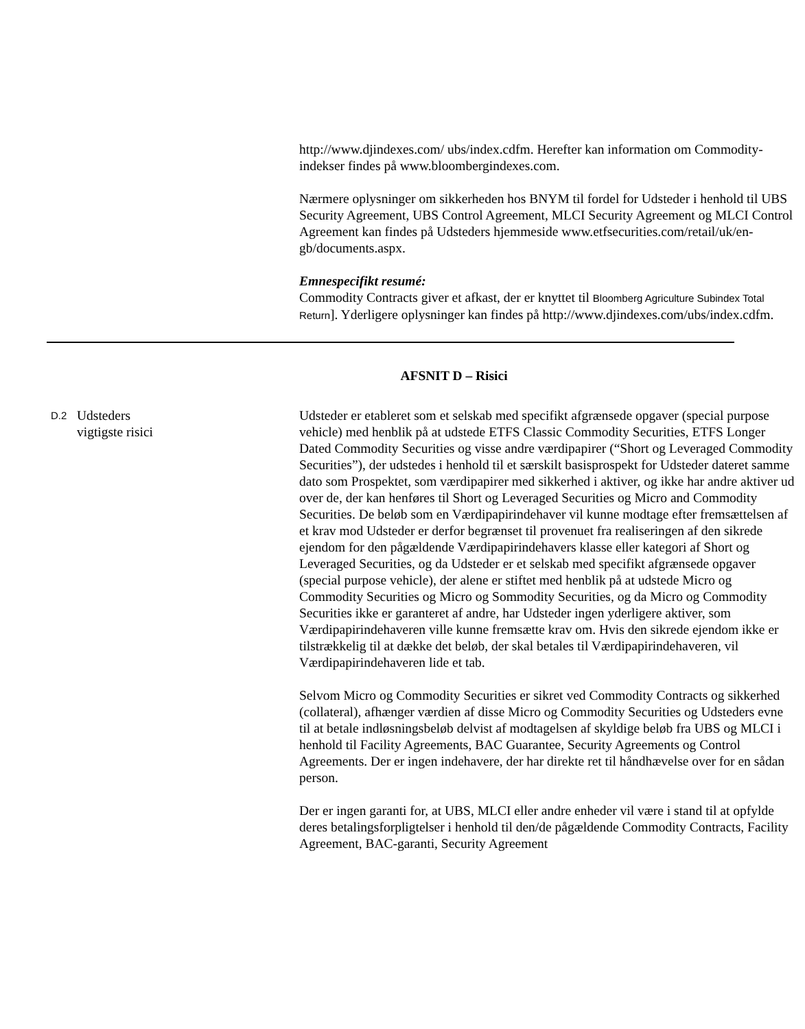http://www.djindexes.com/ ubs/index.cdfm. Herefter kan information om Commodity-indekser findes på www.bloombergindexes.com.
Nærmere oplysninger om sikkerheden hos BNYM til fordel for Udsteder i henhold til UBS Security Agreement, UBS Control Agreement, MLCI Security Agreement og MLCI Control Agreement kan findes på Udsteders hjemmeside www.etfsecurities.com/retail/uk/en-gb/documents.aspx.
Emnespecifikt resumé:
Commodity Contracts giver et afkast, der er knyttet til Bloomberg Agriculture Subindex Total Return]. Yderligere oplysninger kan findes på http://www.djindexes.com/ubs/index.cdfm.
AFSNIT D – Risici
D.2
Udsteders
vigtigste risici
Udsteder er etableret som et selskab med specifikt afgrænsede opgaver (special purpose vehicle) med henblik på at udstede ETFS Classic Commodity Securities, ETFS Longer Dated Commodity Securities og visse andre værdipapirer (“Short og Leveraged Commodity Securities”), der udstedes i henhold til et særskilt basisprospekt for Udsteder dateret samme dato som Prospektet, som værdipapirer med sikkerhed i aktiver, og ikke har andre aktiver ud over de, der kan henføres til Short og Leveraged Securities og Micro and Commodity Securities. De beløb som en Værdipapirindehaver vil kunne modtage efter fremsættelsen af et krav mod Udsteder er derfor begrænset til provenuet fra realiseringen af den sikrede ejendom for den pågældende Værdipapirindehavers klasse eller kategori af Short og Leveraged Securities, og da Udsteder er et selskab med specifikt afgrænsede opgaver (special purpose vehicle), der alene er stiftet med henblik på at udstede Micro og Commodity Securities og Micro og Sommodity Securities, og da Micro og Commodity Securities ikke er garanteret af andre, har Udsteder ingen yderligere aktiver, som Værdipapirindehaveren ville kunne fremsætte krav om. Hvis den sikrede ejendom ikke er tilstrækkelig til at dække det beløb, der skal betales til Værdipapirindehaveren, vil Værdipapirindehaveren lide et tab.
Selvom Micro og Commodity Securities er sikret ved Commodity Contracts og sikkerhed (collateral), afhænger værdien af disse Micro og Commodity Securities og Udsteders evne til at betale indløsningsbeløb delvist af modtagelsen af skyldige beløb fra UBS og MLCI i henhold til Facility Agreements, BAC Guarantee, Security Agreements og Control Agreements. Der er ingen indehavere, der har direkte ret til håndhævelse over for en sådan person.
Der er ingen garanti for, at UBS, MLCI eller andre enheder vil være i stand til at opfylde deres betalingsforpligtelser i henhold til den/de pågældende Commodity Contracts, Facility Agreement, BAC-garanti, Security Agreement